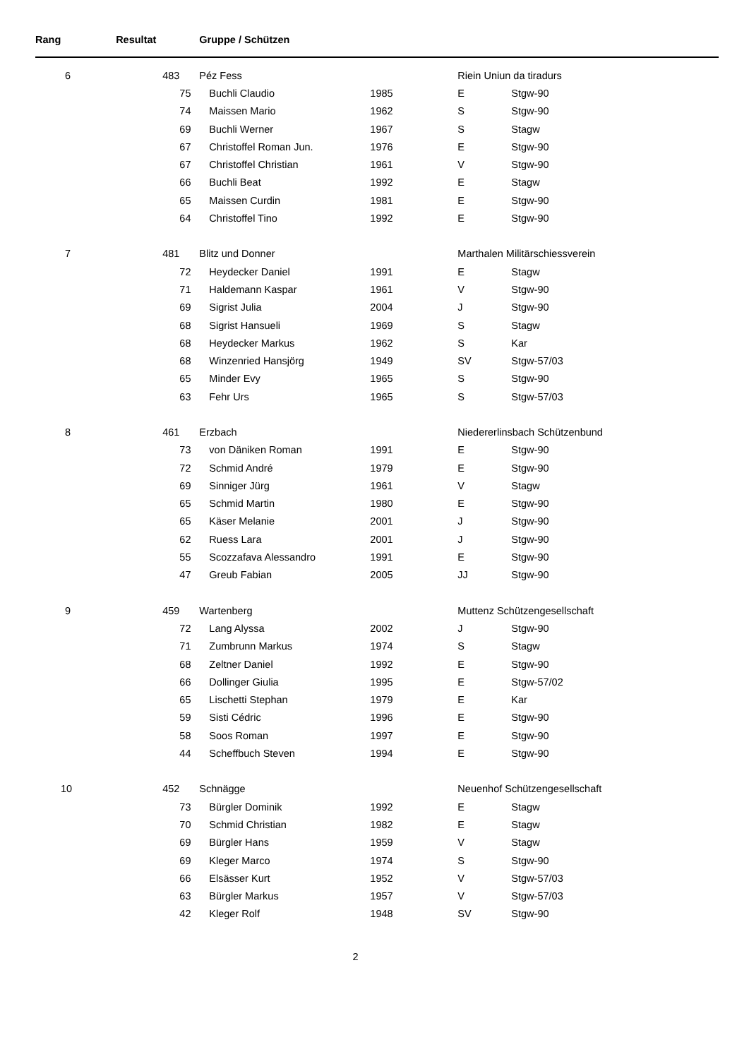| Rang | Resultat | Gruppe / Schützen | | | | |
| --- | --- | --- | --- | --- | --- | --- |
| 6 | 483 | Péz Fess | | | Riein Uniun da tiradurs | |
| | | 75 | Buchli Claudio | 1985 | E | Stgw-90 |
| | | 74 | Maissen Mario | 1962 | S | Stgw-90 |
| | | 69 | Buchli Werner | 1967 | S | Stagw |
| | | 67 | Christoffel Roman Jun. | 1976 | E | Stgw-90 |
| | | 67 | Christoffel Christian | 1961 | V | Stgw-90 |
| | | 66 | Buchli Beat | 1992 | E | Stagw |
| | | 65 | Maissen Curdin | 1981 | E | Stgw-90 |
| | | 64 | Christoffel Tino | 1992 | E | Stgw-90 |
| 7 | 481 | Blitz und Donner | | | Marthalen Militärschiessverein | |
| | | 72 | Heydecker Daniel | 1991 | E | Stagw |
| | | 71 | Haldemann Kaspar | 1961 | V | Stgw-90 |
| | | 69 | Sigrist Julia | 2004 | J | Stgw-90 |
| | | 68 | Sigrist Hansueli | 1969 | S | Stagw |
| | | 68 | Heydecker Markus | 1962 | S | Kar |
| | | 68 | Winzenried Hansjörg | 1949 | SV | Stgw-57/03 |
| | | 65 | Minder Evy | 1965 | S | Stgw-90 |
| | | 63 | Fehr Urs | 1965 | S | Stgw-57/03 |
| 8 | 461 | Erzbach | | | Niedererlinsbach Schützenbund | |
| | | 73 | von Däniken Roman | 1991 | E | Stgw-90 |
| | | 72 | Schmid André | 1979 | E | Stgw-90 |
| | | 69 | Sinniger Jürg | 1961 | V | Stagw |
| | | 65 | Schmid Martin | 1980 | E | Stgw-90 |
| | | 65 | Käser Melanie | 2001 | J | Stgw-90 |
| | | 62 | Ruess Lara | 2001 | J | Stgw-90 |
| | | 55 | Scozzafava Alessandro | 1991 | E | Stgw-90 |
| | | 47 | Greub Fabian | 2005 | JJ | Stgw-90 |
| 9 | 459 | Wartenberg | | | Muttenz Schützengesellschaft | |
| | | 72 | Lang Alyssa | 2002 | J | Stgw-90 |
| | | 71 | Zumbrunn Markus | 1974 | S | Stagw |
| | | 68 | Zeltner Daniel | 1992 | E | Stgw-90 |
| | | 66 | Dollinger Giulia | 1995 | E | Stgw-57/02 |
| | | 65 | Lischetti Stephan | 1979 | E | Kar |
| | | 59 | Sisti Cédric | 1996 | E | Stgw-90 |
| | | 58 | Soos Roman | 1997 | E | Stgw-90 |
| | | 44 | Scheffbuch Steven | 1994 | E | Stgw-90 |
| 10 | 452 | Schnägge | | | Neuenhof Schützengesellschaft | |
| | | 73 | Bürgler Dominik | 1992 | E | Stagw |
| | | 70 | Schmid Christian | 1982 | E | Stagw |
| | | 69 | Bürgler Hans | 1959 | V | Stagw |
| | | 69 | Kleger Marco | 1974 | S | Stgw-90 |
| | | 66 | Elsässer Kurt | 1952 | V | Stgw-57/03 |
| | | 63 | Bürgler Markus | 1957 | V | Stgw-57/03 |
| | | 42 | Kleger Rolf | 1948 | SV | Stgw-90 |
2